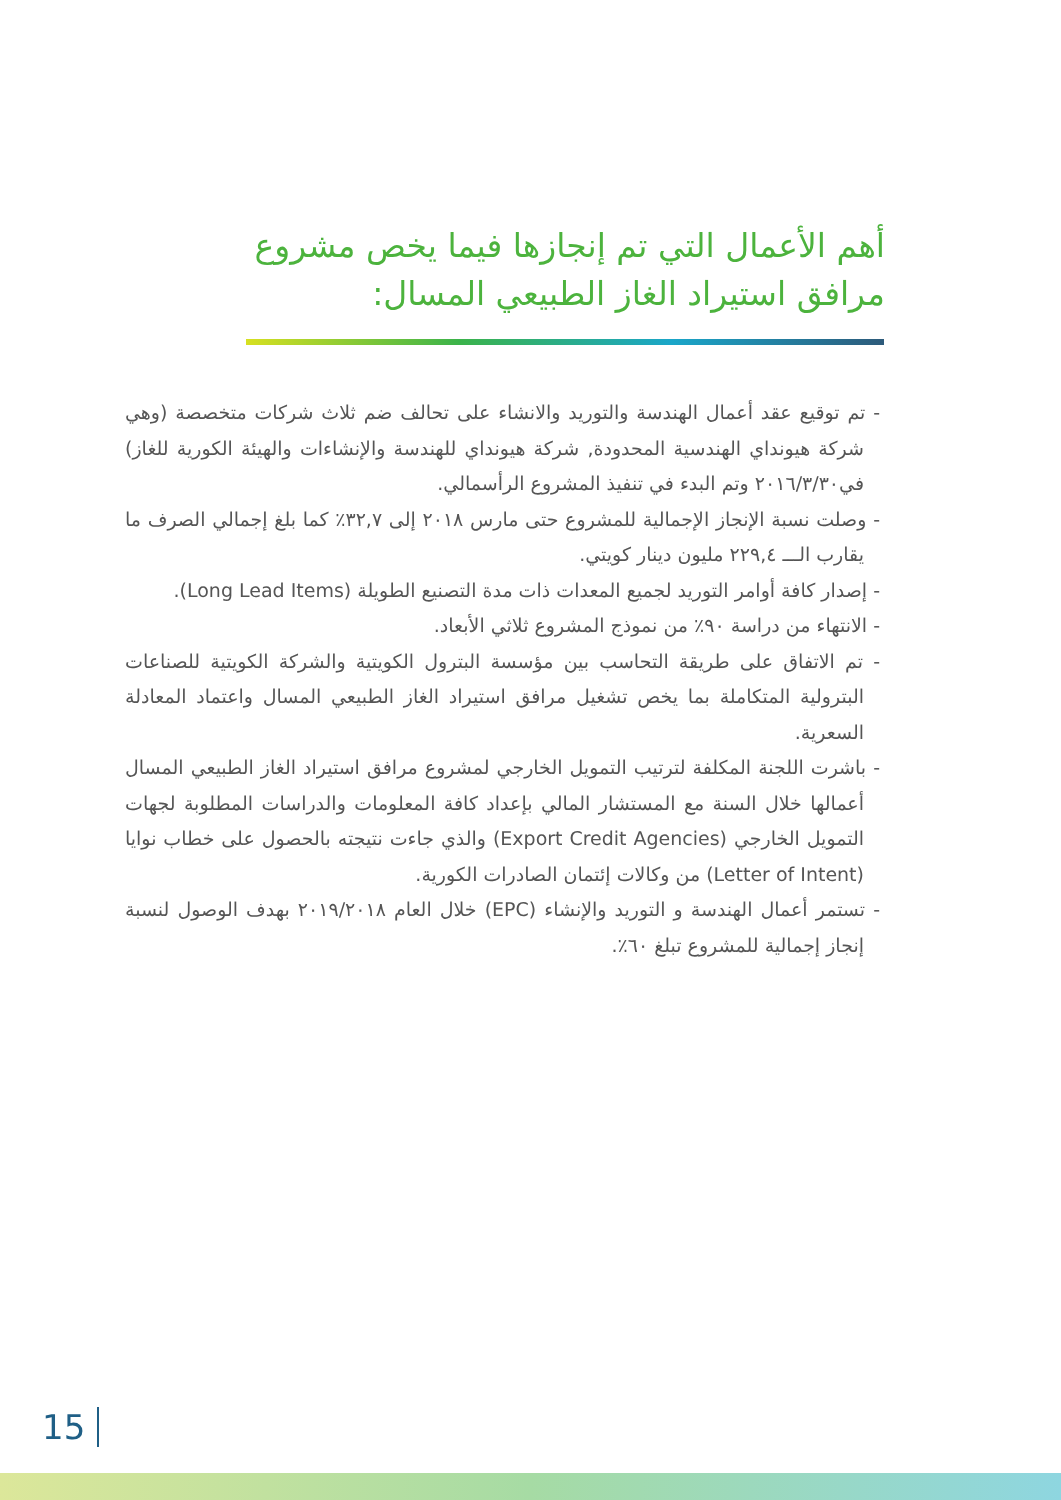أهم الأعمال التي تم إنجازها فيما يخص مشروع مرافق استيراد الغاز الطبيعي المسال:
- تم توقيع عقد أعمال الهندسة والتوريد والانشاء على تحالف ضم ثلاث شركات متخصصة (وهي شركة هيونداي الهندسية المحدودة, شركة هيونداي للهندسة والإنشاءات والهيئة الكورية للغاز) في٢٠١٦/٣/٣٠ وتم البدء في تنفيذ المشروع الرأسمالي.
- وصلت نسبة الإنجاز الإجمالية للمشروع حتى مارس ٢٠١٨ إلى ٣٢,٧٪ كما بلغ إجمالي الصرف ما يقارب الـــ ٢٢٩,٤ مليون دينار كويتي.
- إصدار كافة أوامر التوريد لجميع المعدات ذات مدة التصنيع الطويلة (Long Lead Items).
- الانتهاء من دراسة ٩٠٪ من نموذج المشروع ثلاثي الأبعاد.
- تم الاتفاق على طريقة التحاسب بين مؤسسة البترول الكويتية والشركة الكويتية للصناعات البترولية المتكاملة بما يخص تشغيل مرافق استيراد الغاز الطبيعي المسال واعتماد المعادلة السعرية.
- باشرت اللجنة المكلفة لترتيب التمويل الخارجي لمشروع مرافق استيراد الغاز الطبيعي المسال أعمالها خلال السنة مع المستشار المالي بإعداد كافة المعلومات والدراسات المطلوبة لجهات التمويل الخارجي (Export Credit Agencies) والذي جاءت نتيجته بالحصول على خطاب نوايا (Letter of Intent) من وكالات إئتمان الصادرات الكورية.
- تستمر أعمال الهندسة و التوريد والإنشاء (EPC) خلال العام ٢٠١٩/٢٠١٨ بهدف الوصول لنسبة إنجاز إجمالية للمشروع تبلغ ٦٠٪.
15